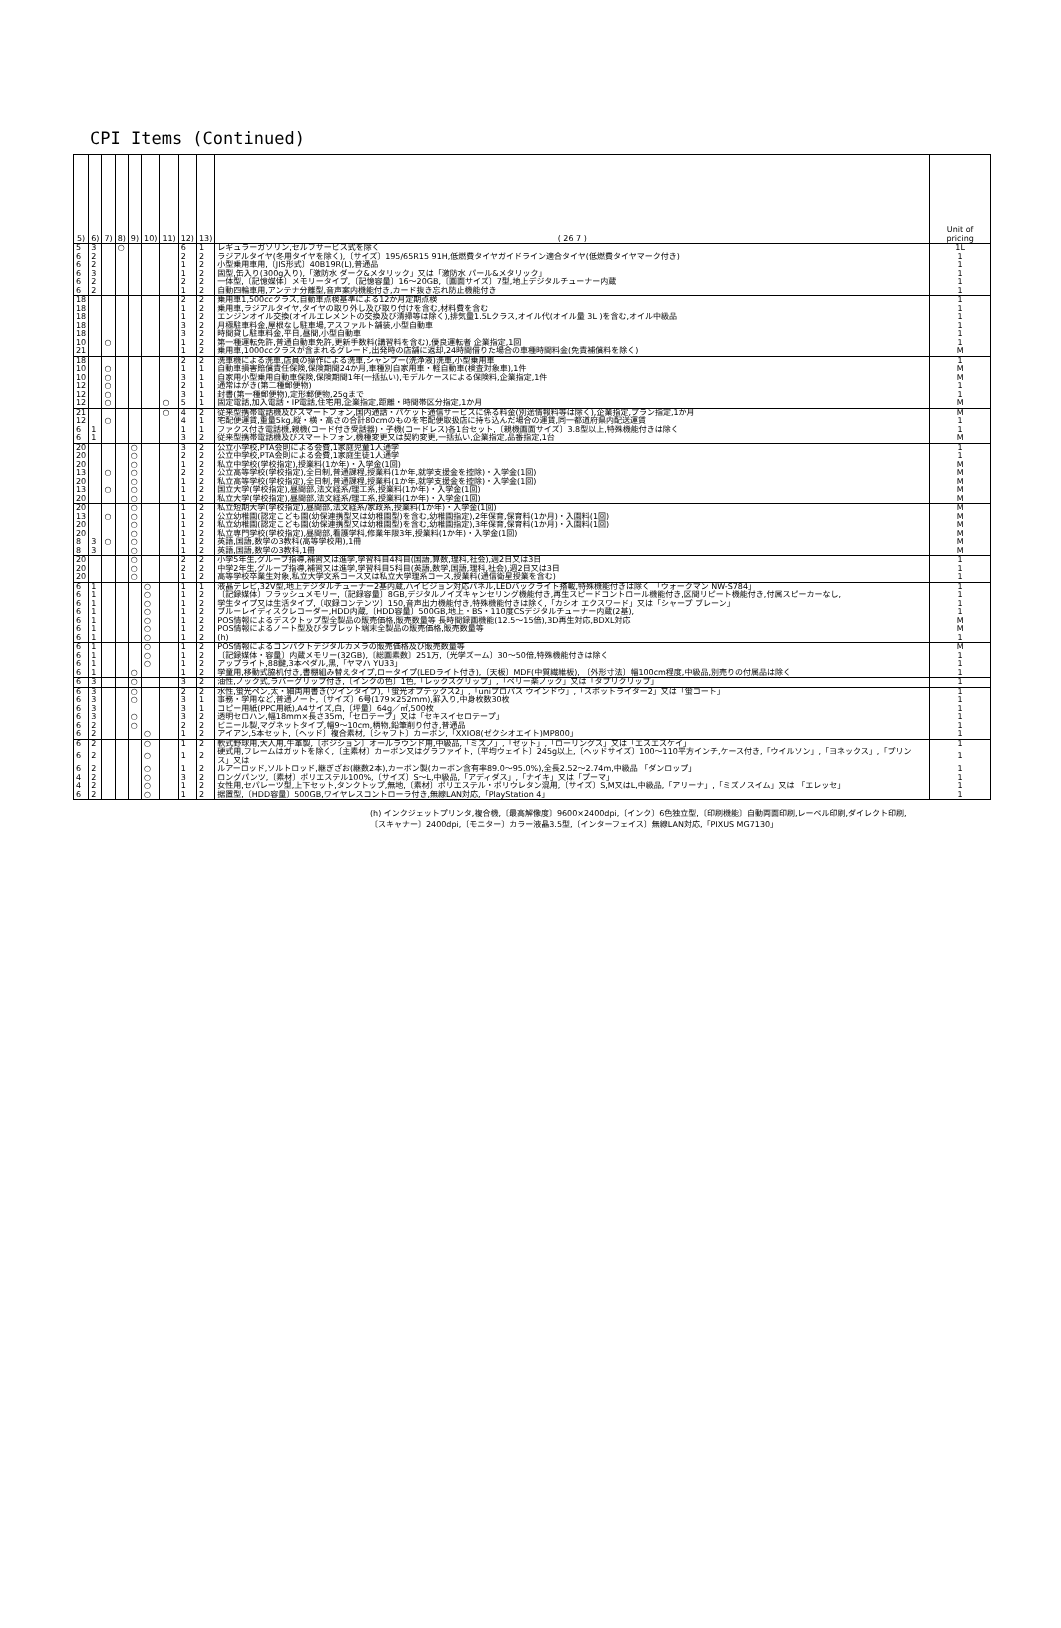CPI Items (Continued)
| 5) | 6) | 7) | 8) | 9) | 10) | 11) | 12) | 13) | ( 26 7 ) | Unit of pricing |
| --- | --- | --- | --- | --- | --- | --- | --- | --- | --- | --- |
| 5 | 3 | | ○ | | | | 6 | 1 | レギュラーガソリン,セルフサービス式を除く | 1L |
| 6 | 2 | | | | | | 2 | 2 | ラジアルタイヤ(冬用タイヤを除く),〔サイズ〕195/65R15 91H,低燃費タイヤガイドライン適合タイヤ(低燃費タイヤマーク付き) | 1 |
| 6 | 2 | | | | | | 1 | 2 | 小型乗用車用,〔JIS形式〕40B19R(L),普通品 | 1 |
| 6 | 3 | | | | | | 1 | 2 | 固型,缶入り(300g入り),「激防水 ダーク&メタリック」又は「激防水 パール&メタリック」 | 1 |
| 6 | 2 | | | | | | 2 | 2 | 一体型,〔記憶媒体〕メモリータイプ,〔記憶容量〕16～20GB,〔画面サイズ〕7型,地上デジタルチューナー内蔵 | 1 |
| 6 | 2 | | | | | | 1 | 2 | 自動四輪車用,アンテナ分離型,音声案内機能付き,カード抜き忘れ防止機能付き | 1 |
| 18 | | | | | | | 2 | 2 | 乗用車1,500ccクラス,自動車点検基準による12か月定期点検 | 1 |
| 18 | | | | | | | 1 | 2 | 乗用車,ラジアルタイヤ,タイヤの取り外し及び取り付けを含む,材料費を含む | 1 |
| 18 | | | | | | | 1 | 2 | エンジンオイル交換(オイルエレメントの交換及び清掃等は除く),排気量1.5Lクラス,オイル代(オイル量 3L )を含む,オイル中級品 | 1 |
| 18 | | | | | | | 3 | 2 | 月極駐車料金,屋根なし駐車場,アスファルト舗装,小型自動車 | 1 |
| 18 | | | | | | | 3 | 2 | 時間貸し駐車料金,平日,昼間,小型自動車 | 1 |
| 10 | | ○ | | | | | 1 | 2 | 第一種運転免許,普通自動車免許,更新手数料(講習料を含む),優良運転者 企業指定,1回 | 1 |
| 21 | | | | | | | 1 | 2 | 乗用車,1000ccクラスが含まれるグレード,出発時の店舗に返却,24時間借りた場合の車種時間料金(免責補償料を除く) | M |
| 18 | | | | | | | 2 | 2 | 洗車機による洗車,店員の操作による洗車,シャンプー(洗浄液)洗車,小型乗用車 | 1 |
| 10 | | ○ | | | | | 1 | 1 | 自動車損害賠償責任保険,保険期間24か月,車種別自家用車・軽自動車(検査対象車),1件 | M |
| 10 | | ○ | | | | | 3 | 1 | 自家用小型乗用自動車保険,保険期間1年(一括払い),モデルケースによる保険料,企業指定,1件 | M |
| 12 | | ○ | | | | | 2 | 1 | 通常はがき(第二種郵便物) | 1 |
| 12 | | ○ | | | | | 3 | 1 | 封書(第一種郵便物),定形郵便物,25gまで | 1 |
| 12 | | ○ | | | | ○ | 5 | 1 | 固定電話,加入電話・IP電話,住宅用,企業指定,距離・時間帯区分指定,1か月 | M |
| 21 | | | | | | ○ | 4 | 2 | 従来型携帯電話機及びスマートフォン,国内通話・パケット通信サービスに係る料金(別途情報料等は除く),企業指定,プラン指定,1か月 | M |
| 12 | | ○ | | | | | 4 | 1 | 宅配便運賃,重量5kg,縦・横・高さの合計80cmのものを宅配便取扱店に持ち込んだ場合の運賃,同一都道府県内配送運賃 | 1 |
| 6 | 1 | | | | | | 1 | 1 | ファクス付き電話機,親機(コード付き受話器)・子機(コードレス)各1台セット,〔親機画面サイズ〕3.8型以上,特殊機能付きは除く | 1 |
| 6 | 1 | | | | | | 3 | 2 | 従来型携帯電話機及びスマートフォン,機種変更又は契約変更,一括払い,企業指定,品番指定,1台 | M |
| 20 | | | | ○ | | | 3 | 2 | 公立小学校,PTA会則による会費,1家庭児童1人通学 | 1 |
| 20 | | | | ○ | | | 2 | 2 | 公立中学校,PTA会則による会費,1家庭生徒1人通学 | 1 |
| 20 | | | | ○ | | | 1 | 2 | 私立中学校(学校指定),授業料(1か年)・入学金(1回) | M |
| 13 | | ○ | | ○ | | | 2 | 2 | 公立高等学校(学校指定),全日制,普通課程,授業料(1か年,就学支援金を控除)・入学金(1回) | M |
| 20 | | | | ○ | | | 1 | 2 | 私立高等学校(学校指定),全日制,普通課程,授業料(1か年,就学支援金を控除)・入学金(1回) | M |
| 13 | | ○ | | ○ | | | 1 | 2 | 国立大学(学校指定),昼間部,法文経系/理工系,授業料(1か年)・入学金(1回) | M |
| 20 | | | | ○ | | | 1 | 2 | 私立大学(学校指定),昼間部,法文経系/理工系,授業料(1か年)・入学金(1回) | M |
| 20 | | | | ○ | | | 1 | 2 | 私立短期大学(学校指定),昼間部,法文経系/家政系,授業料(1か年)・入学金(1回) | M |
| 13 | | ○ | | ○ | | | 1 | 2 | 公立幼稚園(認定こども園(幼保連携型又は幼稚園型)を含む,幼稚園指定),2年保育,保育料(1か月)・入園料(1回) | M |
| 20 | | | | ○ | | | 1 | 2 | 私立幼稚園(認定こども園(幼保連携型又は幼稚園型)を含む,幼稚園指定),3年保育,保育料(1か月)・入園料(1回) | M |
| 20 | | | | ○ | | | 1 | 2 | 私立専門学校(学校指定),昼間部,看護学科,修業年限3年,授業料(1か年)・入学金(1回) | M |
| 8 | 3 | ○ | | ○ | | | 1 | 2 | 英語,国語,数学の3教科(高等学校用),1冊 | M |
| 8 | 3 | | | ○ | | | 1 | 2 | 英語,国語,数学の3教科,1冊 | M |
| 20 | | | | ○ | | | 2 | 2 | 小学5年生,グループ指導,補習又は進学,学習科目4科目(国語,算数,理科,社会),週2日又は3日 | 1 |
| 20 | | | | ○ | | | 2 | 2 | 中学2年生,グループ指導,補習又は進学,学習科目5科目(英語,数学,国語,理科,社会),週2日又は3日 | 1 |
| 20 | | | | ○ | | | 1 | 2 | 高等学校卒業生対象,私立大学文系コース又は私立大学理系コース,授業料(通信衛星授業を含む) | 1 |
| 6 | 1 | | | | ○ | | 1 | 1 | 液晶テレビ,32V型,地上デジタルチューナー2基内蔵,ハイビジョン対応パネル,LEDバックライト搭載,特殊機能付きは除く 「ウォークマン NW-S784」 | 1 |
| 6 | 1 | | | | ○ | | 1 | 2 | 〔記録媒体〕フラッシュメモリー,〔記録容量〕8GB,デジタルノイズキャンセリング機能付き,再生スピードコントロール機能付き,区間リピート機能付き,付属スピーカーなし, | 1 |
| 6 | 1 | | | | ○ | | 1 | 2 | 学生タイプ又は生活タイプ,〔収録コンテンツ〕150,音声出力機能付き,特殊機能付きは除く,「カシオ エクスワード」又は「シャープ ブレーン」 | 1 |
| 6 | 1 | | | | ○ | | 1 | 2 | ブルーレイディスクレコーダー,HDD内蔵,〔HDD容量〕500GB,地上・BS・110度CSデジタルチューナー内蔵(2基), | 1 |
| 6 | 1 | | | | ○ | | 1 | 2 | POS情報によるデスクトップ型全製品の販売価格,販売数量等 長時間録画機能(12.5～15倍),3D再生対応,BDXL対応 | M |
| 6 | 1 | | | | ○ | | 1 | 2 | POS情報によるノート型及びタブレット端末全製品の販売価格,販売数量等 | M |
| 6 | 1 | | | | ○ | | 1 | 2 | (h) | 1 |
| 6 | 1 | | | | ○ | | 1 | 2 | POS情報によるコンパクトデジタルカメラの販売価格及び販売数量等 | M |
| 6 | 1 | | | | ○ | | 1 | 2 | 〔記録媒体・容量〕内蔵メモリー(32GB),〔総画素数〕251万,〔光学ズーム〕30～50倍,特殊機能付きは除く | 1 |
| 6 | 1 | | | | ○ | | 1 | 2 | アップライト,88鍵,3本ペダル,黒,「ヤマハ YU33」 | 1 |
| 6 | 1 | | | ○ | | | 1 | 2 | 学童用,移動式脇机付き,書棚組み替えタイプ,ロータイプ(LEDライト付き),〔天板〕MDF(中質繊維板), 〔外形寸法〕幅100cm程度,中級品,別売りの付属品は除く | 1 |
| 6 | 3 | | | ○ | | | 3 | 2 | 油性,ノック式,ラバーグリップ付き,〔インクの色〕1色,「レックスグリップ」,「ベリー楽ノック」又は「タプリクリップ」 | 1 |
| 6 | 3 | | | ○ | | | 2 | 2 | 水性,蛍光ペン,太・細両用書き(ツインタイプ),「蛍光オプテックス2」,「uniプロパス ウインドウ」,「スポットライター2」又は「蛍コート」 | 1 |
| 6 | 3 | | | ○ | | | 3 | 1 | 事務・学用など,普通ノート,〔サイズ〕6号(179×252mm),罫入り,中身枚数30枚 | 1 |
| 6 | 3 | | | | | | 3 | 1 | コピー用紙(PPC用紙),A4サイズ,白,〔坪量〕64g／㎡,500枚 | 1 |
| 6 | 3 | | | ○ | | | 3 | 2 | 透明セロハン,幅18mm×長さ35m,「セロテープ」又は「セキスイセロテープ」 | 1 |
| 6 | 2 | | | ○ | | | 2 | 2 | ビニール製,マグネットタイプ,幅9～10cm,柄物,鉛筆削り付き,普通品 | 1 |
| 6 | 2 | | | | ○ | | 1 | 2 | アイアン,5本セット,〔ヘッド〕複合素材,〔シャフト〕カーボン,「XXIO8(ゼクシオエイト)MP800」 | 1 |
| 6 | 2 | | | | ○ | | 1 | 2 | 軟式野球用,大人用,牛革製,〔ポジション〕オールラウンド用,中級品,「ミズノ」,「ゼット」,「ローリングス」又は「エスエスケイ」 | 1 |
| 6 | 2 | | | | ○ | | 1 | 2 | 硬式用,フレームはガットを除く,〔主素材〕カーボン又はグラファイト,〔平均ウェイト〕245g以上,〔ヘッドサイズ〕100～110平方インチ,ケース付き,「ウイルソン」,「ヨネックス」,「プリンス」又は | 1 |
| 6 | 2 | | | | ○ | | 1 | 2 | ルアーロッド,ソルトロッド,継ぎざお(継数2本),カーボン製(カーボン含有率89.0～95.0%),全長2.52～2.74m,中級品 「ダンロップ」 | 1 |
| 4 | 2 | | | | ○ | | 3 | 2 | ロングパンツ,〔素材〕ポリエステル100%,〔サイズ〕S～L,中級品,「アディダス」,「ナイキ」又は「プーマ」 | 1 |
| 4 | 2 | | | | ○ | | 1 | 2 | 女性用,セパレーツ型,上下セット,タンクトップ,無地,〔素材〕ポリエステル・ポリウレタン混用,〔サイズ〕S,M又はL,中級品,「アリーナ」,「ミズノスイム」又は 「エレッセ」 | 1 |
| 6 | 2 | | | | ○ | | 1 | 2 | 据置型,〔HDD容量〕500GB,ワイヤレスコントローラ付き,無線LAN対応,「PlayStation 4」 | 1 |
(h) インクジェットプリンタ,複合機,〔最高解像度〕9600×2400dpi,〔インク〕6色独立型,〔印刷機能〕自動両面印刷,レーベル印刷,ダイレクト印刷,
〔スキャナー〕2400dpi,〔モニター〕カラー液晶3.5型,〔インターフェイス〕無線LAN対応,「PIXUS MG7130」